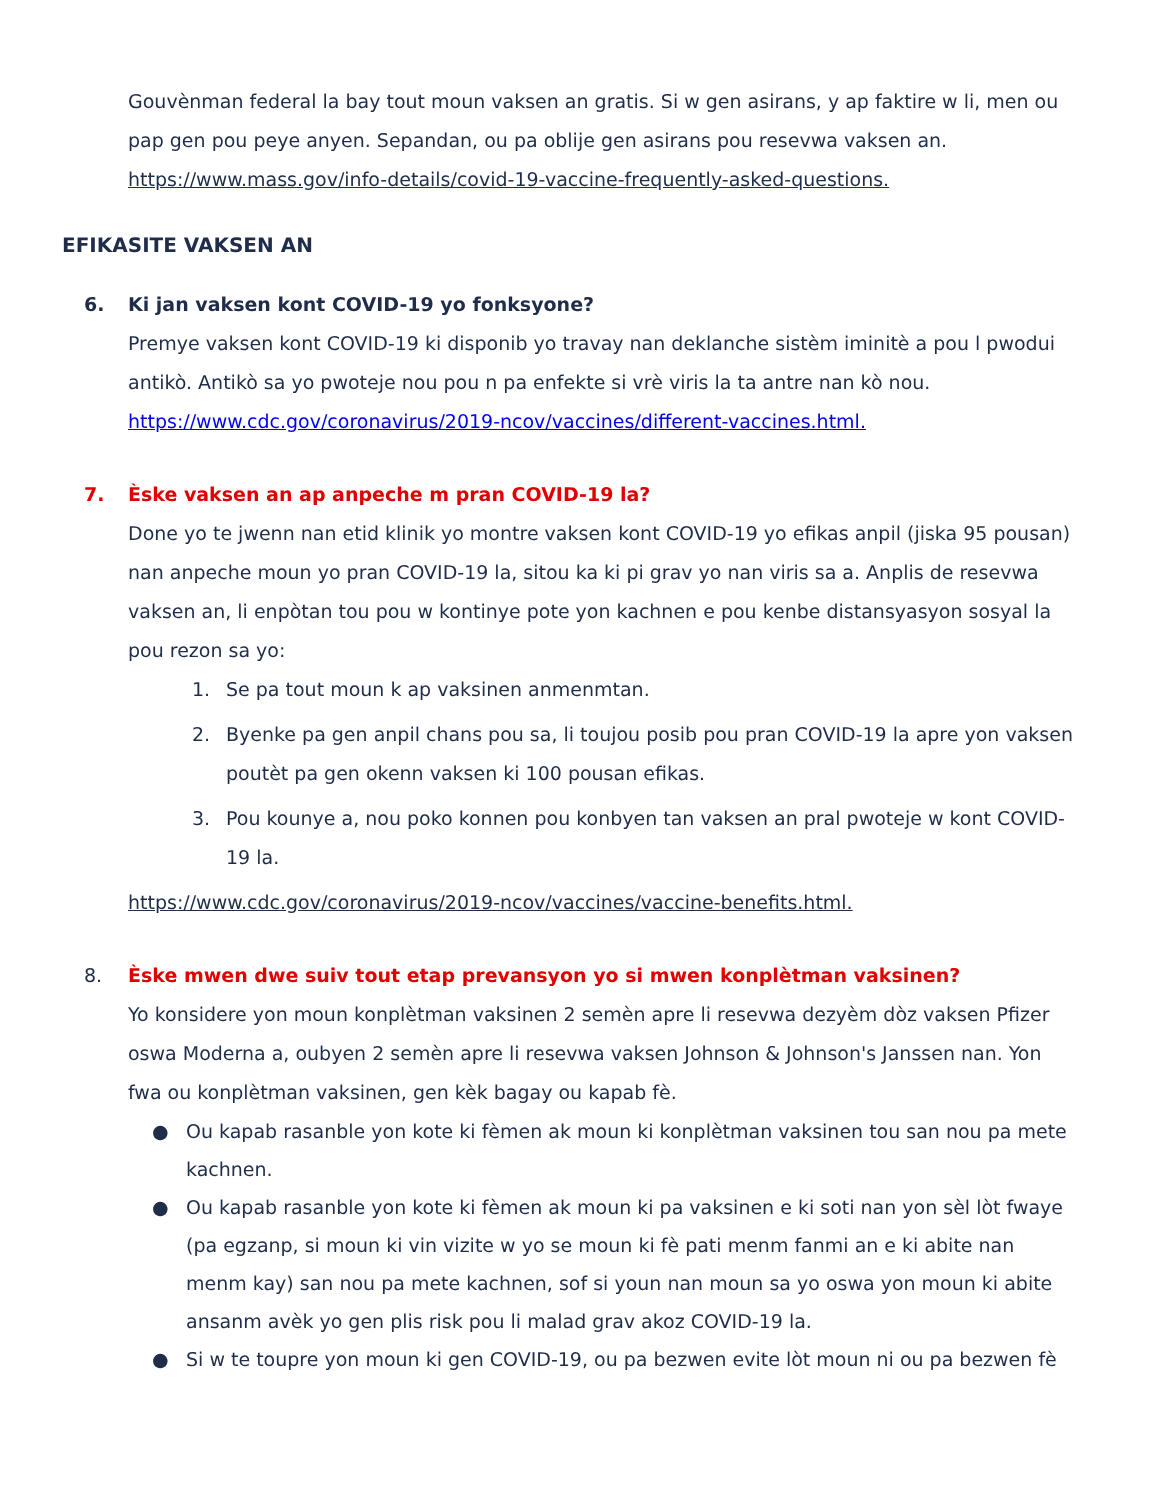Gouvènman federal la bay tout moun vaksen an gratis. Si w gen asirans, y ap faktire w li, men ou pap gen pou peye anyen. Sepandan, ou pa oblije gen asirans pou resevwa vaksen an.
https://www.mass.gov/info-details/covid-19-vaccine-frequently-asked-questions.
EFIKASITE VAKSEN AN
6. Ki jan vaksen kont COVID-19 yo fonksyone?
Premye vaksen kont COVID-19 ki disponib yo travay nan deklanche sistèm iminitè a pou l pwodui antikò. Antikò sa yo pwoteje nou pou n pa enfekte si vrè viris la ta antre nan kò nou.
https://www.cdc.gov/coronavirus/2019-ncov/vaccines/different-vaccines.html.
7. Èske vaksen an ap anpeche m pran COVID-19 la?
Done yo te jwenn nan etid klinik yo montre vaksen kont COVID-19 yo efikas anpil (jiska 95 pousan) nan anpeche moun yo pran COVID-19 la, sitou ka ki pi grav yo nan viris sa a. Anplis de resevwa vaksen an, li enpòtan tou pou w kontinye pote yon kachnen e pou kenbe distansyasyon sosyal la pou rezon sa yo:
1. Se pa tout moun k ap vaksinen anmenmtan.
2. Byenke pa gen anpil chans pou sa, li toujou posib pou pran COVID-19 la apre yon vaksen poutèt pa gen okenn vaksen ki 100 pousan efikas.
3. Pou kounye a, nou poko konnen pou konbyen tan vaksen an pral pwoteje w kont COVID-19 la.
https://www.cdc.gov/coronavirus/2019-ncov/vaccines/vaccine-benefits.html.
8. Èske mwen dwe suiv tout etap prevansyon yo si mwen konplètman vaksinen?
Yo konsidere yon moun konplètman vaksinen 2 semèn apre li resevwa dezyèm dòz vaksen Pfizer oswa Moderna a, oubyen 2 semèn apre li resevwa vaksen Johnson & Johnson's Janssen nan. Yon fwa ou konplètman vaksinen, gen kèk bagay ou kapab fè.
● Ou kapab rasanble yon kote ki fèmen ak moun ki konplètman vaksinen tou san nou pa mete kachnen.
● Ou kapab rasanble yon kote ki fèmen ak moun ki pa vaksinen e ki soti nan yon sèl lòt fwaye (pa egzanp, si moun ki vin vizite w yo se moun ki fè pati menm fanmi an e ki abite nan menm kay) san nou pa mete kachnen, sof si youn nan moun sa yo oswa yon moun ki abite ansanm avèk yo gen plis risk pou li malad grav akoz COVID-19 la.
● Si w te toupre yon moun ki gen COVID-19, ou pa bezwen evite lòt moun ni ou pa bezwen fè